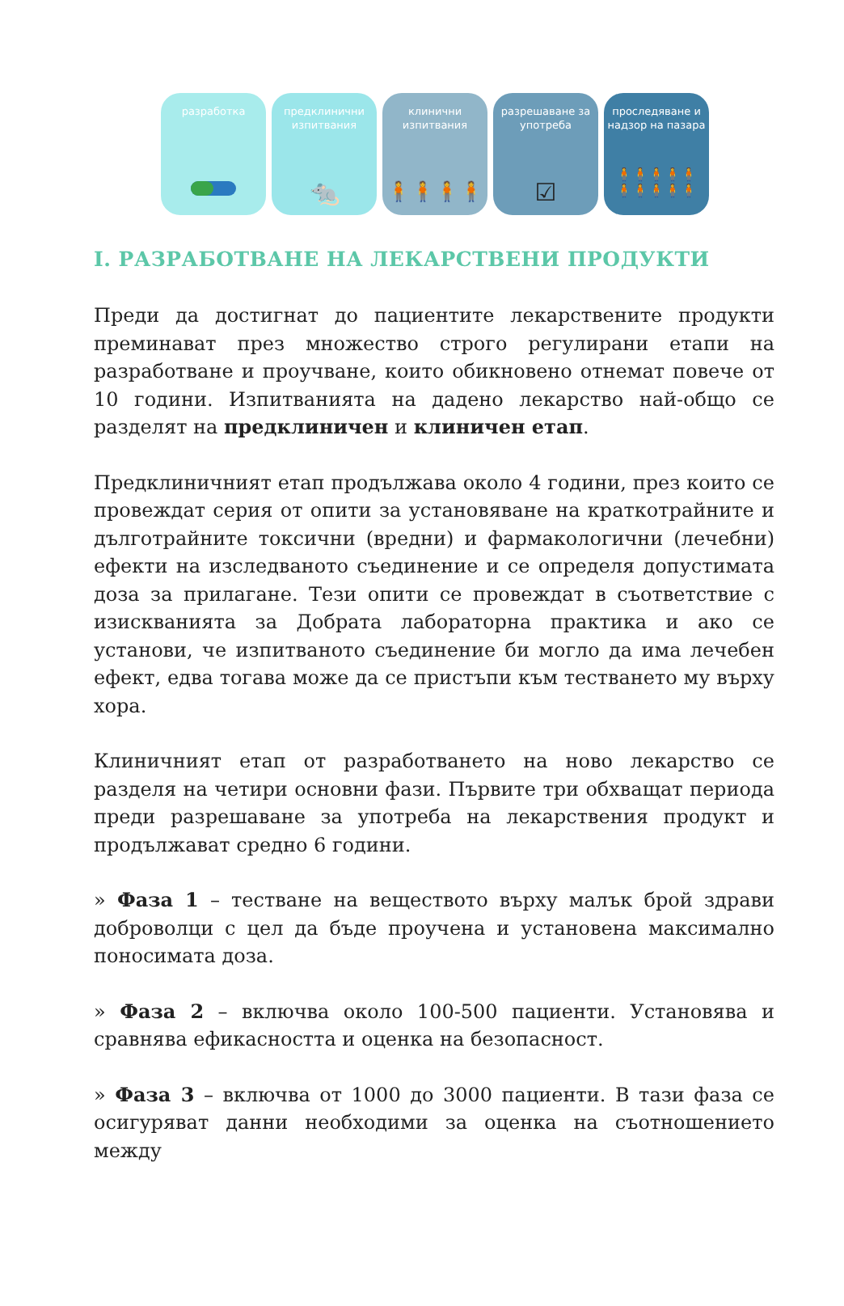разработка предклинични изпитвания
🐀
клинични изпитвания
🧍🧍🧍🧍
разрешаване за употреба
☑
проследяване и надзор на пазара
🧍🧍🧍🧍🧍
🧍🧍🧍🧍🧍
I. РАЗРАБОТВАНЕ НА ЛЕКАРСТВЕНИ ПРОДУКТИ
Преди да достигнат до пациентите лекарствените продукти преминават през множество строго регулирани етапи на разработване и проучване, които обикновено отнемат повече от 10 години. Изпитванията на дадено лекарство най-общо се разделят на предклиничен и клиничен етап.
Предклиничният етап продължава около 4 години, през които се провеждат серия от опити за установяване на краткотрайните и дълготрайните токсични (вредни) и фармакологични (лечебни) ефекти на изследваното съединение и се определя допустимата доза за прилагане. Тези опити се провеждат в съответствие с изискванията за Добрата лабораторна практика и ако се установи, че изпитваното съединение би могло да има лечебен ефект, едва тогава може да се пристъпи към тестването му върху хора.
Клиничният етап от разработването на ново лекарство се разделя на четири основни фази. Първите три обхващат периода преди разрешаване за употреба на лекарствения продукт и продължават средно 6 години.
» Фаза 1 – тестване на веществото върху малък брой здрави доброволци с цел да бъде проучена и установена максимално поносимата доза.
» Фаза 2 – включва около 100-500 пациенти. Установява и сравнява ефикасността и оценка на безопасност.
» Фаза 3 – включва от 1000 до 3000 пациенти. В тази фаза се осигуряват данни необходими за оценка на съотношението между